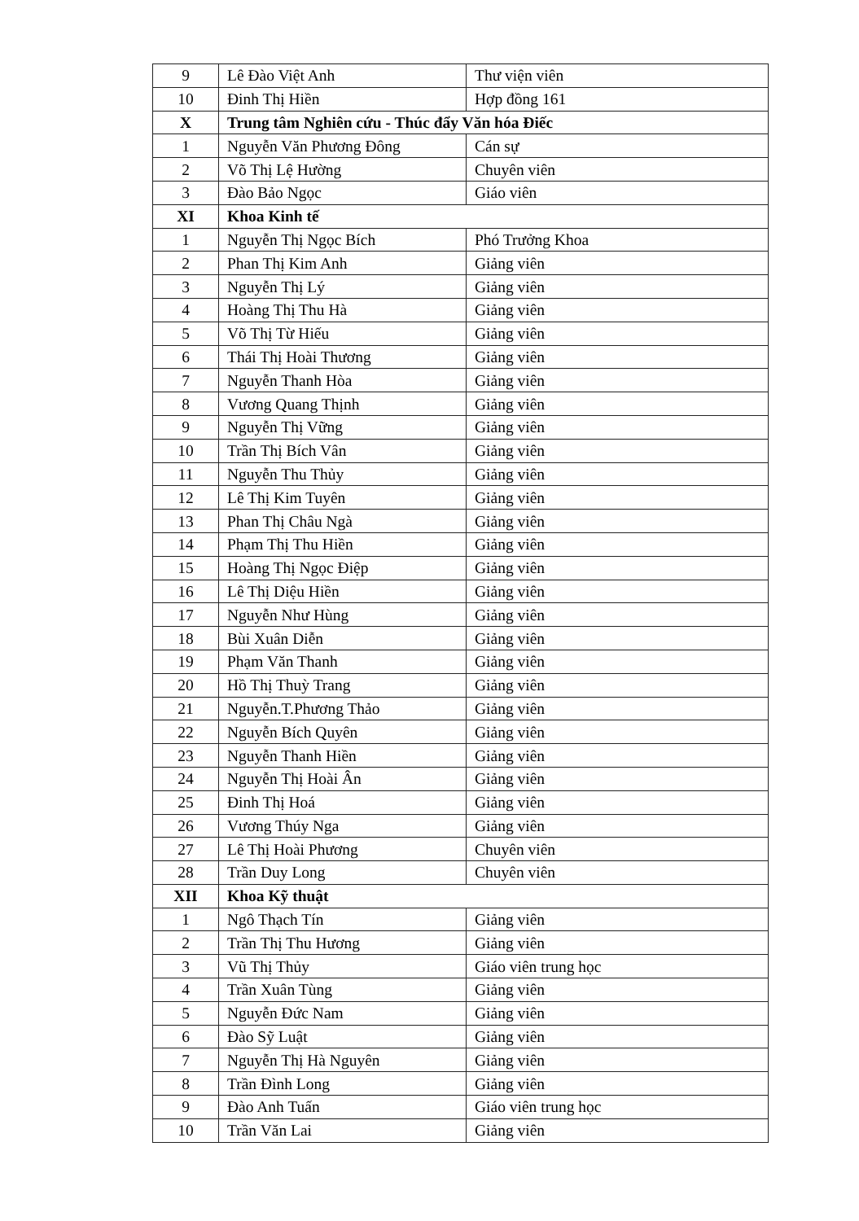| 9 | Lê Đào Việt Anh | Thư viện viên |
| 10 | Đinh Thị Hiền | Hợp đồng 161 |
| X | Trung tâm Nghiên cứu - Thúc đẩy Văn hóa Điếc | |
| 1 | Nguyễn Văn Phương Đông | Cán sự |
| 2 | Võ Thị Lệ Hường | Chuyên viên |
| 3 | Đào Bảo Ngọc | Giáo viên |
| XI | Khoa Kinh tế | |
| 1 | Nguyễn Thị Ngọc Bích | Phó Trưởng Khoa |
| 2 | Phan Thị Kim Anh | Giảng viên |
| 3 | Nguyễn Thị Lý | Giảng viên |
| 4 | Hoàng Thị Thu Hà | Giảng viên |
| 5 | Võ Thị Từ Hiếu | Giảng viên |
| 6 | Thái Thị Hoài Thương | Giảng viên |
| 7 | Nguyễn Thanh Hòa | Giảng viên |
| 8 | Vương Quang Thịnh | Giảng viên |
| 9 | Nguyễn Thị Vững | Giảng viên |
| 10 | Trần Thị Bích Vân | Giảng viên |
| 11 | Nguyễn Thu Thủy | Giảng viên |
| 12 | Lê Thị Kim Tuyên | Giảng viên |
| 13 | Phan Thị Châu Ngà | Giảng viên |
| 14 | Phạm Thị Thu Hiền | Giảng viên |
| 15 | Hoàng Thị Ngọc Điệp | Giảng viên |
| 16 | Lê Thị Diệu Hiền | Giảng viên |
| 17 | Nguyễn Như Hùng | Giảng viên |
| 18 | Bùi Xuân Diễn | Giảng viên |
| 19 | Phạm Văn Thanh | Giảng viên |
| 20 | Hồ Thị Thuỳ Trang | Giảng viên |
| 21 | Nguyễn.T.Phương Thảo | Giảng viên |
| 22 | Nguyễn Bích Quyên | Giảng viên |
| 23 | Nguyễn Thanh Hiền | Giảng viên |
| 24 | Nguyễn Thị Hoài Ân | Giảng viên |
| 25 | Đinh Thị Hoá | Giảng viên |
| 26 | Vương Thúy Nga | Giảng viên |
| 27 | Lê Thị Hoài Phương | Chuyên viên |
| 28 | Trần Duy Long | Chuyên viên |
| XII | Khoa Kỹ thuật | |
| 1 | Ngô Thạch Tín | Giảng viên |
| 2 | Trần Thị Thu Hương | Giảng viên |
| 3 | Vũ Thị Thủy | Giáo viên trung học |
| 4 | Trần Xuân Tùng | Giảng viên |
| 5 | Nguyễn Đức Nam | Giảng viên |
| 6 | Đào Sỹ Luật | Giảng viên |
| 7 | Nguyễn Thị Hà Nguyên | Giảng viên |
| 8 | Trần Đình Long | Giảng viên |
| 9 | Đào Anh Tuấn | Giáo viên trung học |
| 10 | Trần Văn Lai | Giảng viên |